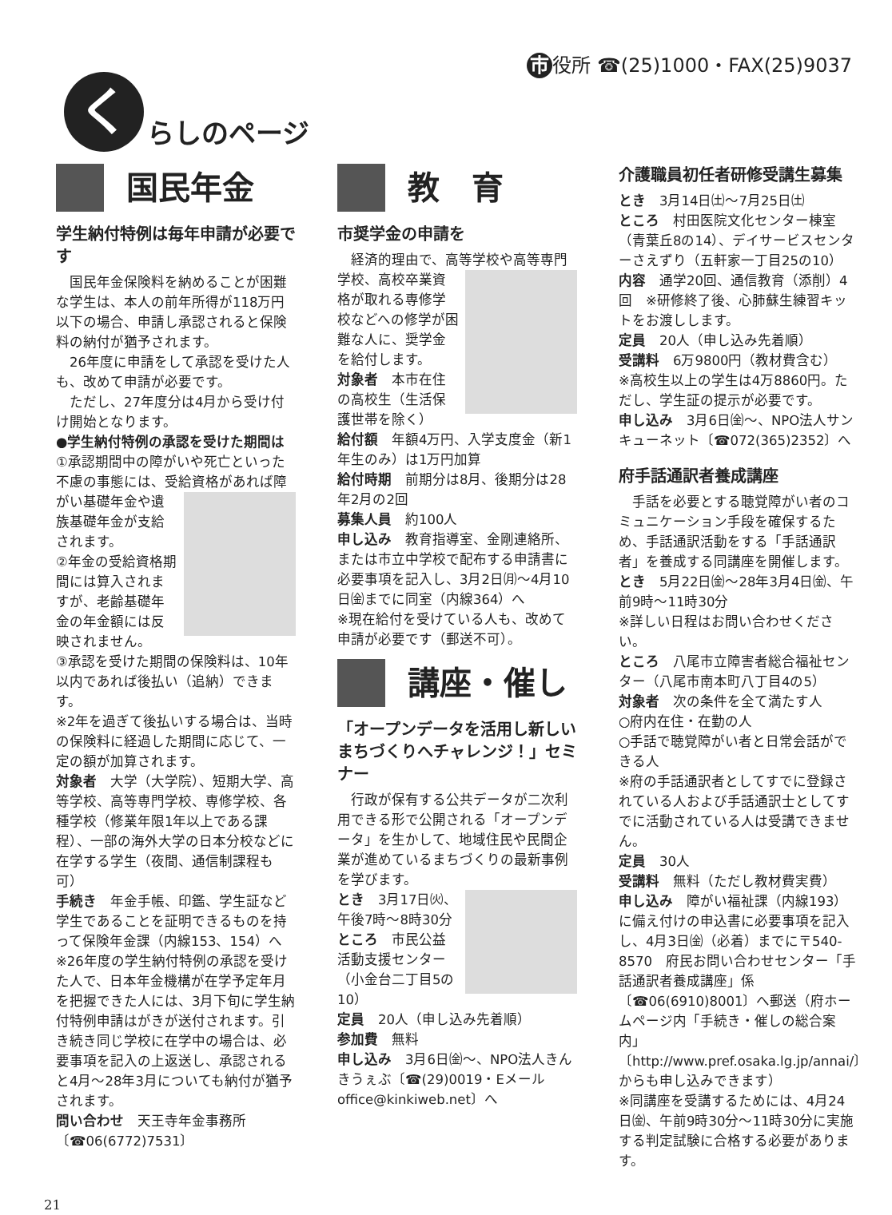く
らしのページ
市 役所 ☎(25)1000・FAX(25)9037
国民年金
学生納付特例は毎年申請が必要です
　国民年金保険料を納めることが困難な学生は、本人の前年所得が118万円以下の場合、申請し承認されると保険料の納付が猶予されます。
　26年度に申請をして承認を受けた人も、改めて申請が必要です。
　ただし、27年度分は4月から受け付け開始となります。
●学生納付特例の承認を受けた期間は
①承認期間中の障がいや死亡といった不慮の事態には、受給資格があれば障 がい基礎年金や遺族基礎年金が支給されます。
②年金の受給資格期間には算入されますが、老齢基礎年金の年金額には反映されません。
③承認を受けた期間の保険料は、10年以内であれば後払い（追納）できます。
※2年を過ぎて後払いする場合は、当時の保険料に経過した期間に応じて、一定の額が加算されます。
対象者　大学（大学院）、短期大学、高等学校、高等専門学校、専修学校、各種学校（修業年限1年以上である課程）、一部の海外大学の日本分校などに在学する学生（夜間、通信制課程も可）
手続き　年金手帳、印鑑、学生証など学生であることを証明できるものを持って保険年金課（内線153、154）へ
※26年度の学生納付特例の承認を受けた人で、日本年金機構が在学予定年月を把握できた人には、3月下旬に学生納付特例申請はがきが送付されます。引き続き同じ学校に在学中の場合は、必要事項を記入の上返送し、承認されると4月～28年3月についても納付が猶予されます。
問い合わせ　天王寺年金事務所〔☎06(6772)7531〕
教　育
市奨学金の申請を
　経済的理由で、高等学校や高等専門 学校、高校卒業資格が取れる専修学校などへの修学が困難な人に、奨学金を給付します。
対象者　本市在住の高校生（生活保護世帯を除く）
給付額　年額4万円、入学支度金（新1年生のみ）は1万円加算
給付時期　前期分は8月、後期分は28年2月の2回
募集人員　約100人
申し込み　教育指導室、金剛連絡所、または市立中学校で配布する申請書に必要事項を記入し、3月2日㈪～4月10日㈮までに同室（内線364）へ
※現在給付を受けている人も、改めて申請が必要です（郵送不可）。
講座・催し
「オープンデータを活用し新しいまちづくりへチャレンジ！」セミナー
　行政が保有する公共データが二次利用できる形で公開される「オープンデータ」を生かして、地域住民や民間企業が進めているまちづくりの最新事例を学びます。
とき　3月17日㈫、午後7時～8時30分
ところ　市民公益活動支援センター（小金台二丁目5の10）
定員　20人（申し込み先着順）
参加費　無料
申し込み　3月6日㈮～、NPO法人きんきうぇぶ〔☎(29)0019・Eメールoffice@kinkiweb.net〕へ
介護職員初任者研修受講生募集
とき　3月14日㈯～7月25日㈯
ところ　村田医院文化センター棟室（青葉丘8の14）、デイサービスセンターさえずり（五軒家一丁目25の10）
内容　通学20回、通信教育（添削）4回　※研修終了後、心肺蘇生練習キットをお渡しします。
定員　20人（申し込み先着順）
受講料　6万9800円（教材費含む）
※高校生以上の学生は4万8860円。ただし、学生証の提示が必要です。
申し込み　3月6日㈮～、NPO法人サンキューネット〔☎072(365)2352〕へ
府手話通訳者養成講座
　手話を必要とする聴覚障がい者のコミュニケーション手段を確保するため、手話通訳活動をする「手話通訳者」を養成する同講座を開催します。
とき　5月22日㈮～28年3月4日㈮、午前9時～11時30分
※詳しい日程はお問い合わせください。
ところ　八尾市立障害者総合福祉センター（八尾市南本町八丁目4の5）
対象者　次の条件を全て満たす人
○府内在住・在勤の人
○手話で聴覚障がい者と日常会話ができる人
※府の手話通訳者としてすでに登録されている人および手話通訳士としてすでに活動されている人は受講できません。
定員　30人
受講料　無料（ただし教材費実費）
申し込み　障がい福祉課（内線193）に備え付けの申込書に必要事項を記入し、4月3日㈮（必着）までに〒540-8570　府民お問い合わせセンター「手話通訳者養成講座」係〔☎06(6910)8001〕へ郵送（府ホームページ内「手続き・催しの総合案内」〔http://www.pref.osaka.lg.jp/annai/〕からも申し込みできます）
※同講座を受講するためには、4月24日㈮、午前9時30分～11時30分に実施する判定試験に合格する必要があります。
21